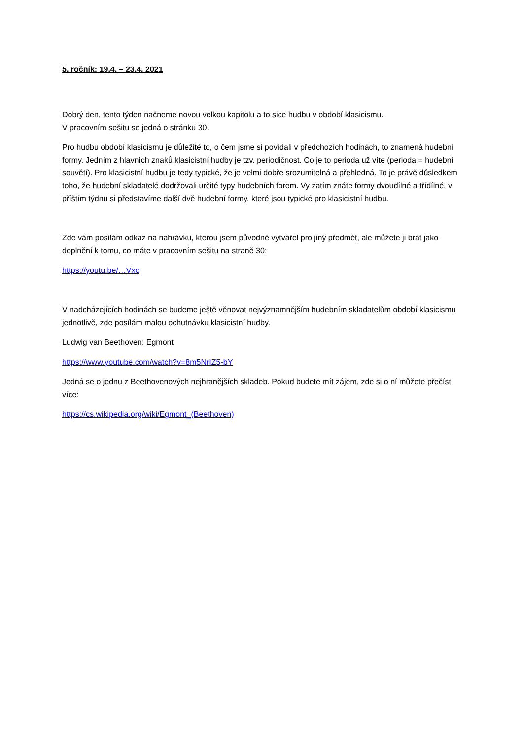5. ročník: 19.4. – 23.4. 2021
Dobrý den, tento týden načneme novou velkou kapitolu a to sice hudbu v období klasicismu.
V pracovním sešitu se jedná o stránku 30.
Pro hudbu období klasicismu je důležité to, o čem jsme si povídali v předchozích hodinách, to znamená hudební formy. Jedním z hlavních znaků klasicistní hudby je tzv. periodičnost. Co je to perioda už víte (perioda = hudební souvětí). Pro klasicistní hudbu je tedy typické, že je velmi dobře srozumitelná a přehledná. To je právě důsledkem toho, že hudební skladatelé dodržovali určité typy hudebních forem. Vy zatím znáte formy dvoudílné a třídílné, v příštím týdnu si představíme další dvě hudební formy, které jsou typické pro klasicistní hudbu.
Zde vám posílám odkaz na nahrávku, kterou jsem původně vytvářel pro jiný předmět, ale můžete ji brát jako doplnění k tomu, co máte v pracovním sešitu na straně 30:
https://youtu.be/…Vxc
V nadcházejících hodinách se budeme ještě věnovat nejvýznamnějším hudebním skladatelům období klasicismu jednotlivě, zde posílám malou ochutnávku klasicistní hudby.
Ludwig van Beethoven: Egmont
https://www.youtube.com/watch?v=8m5NrIZ5-bY
Jedná se o jednu z Beethovenových nejhranějších skladeb. Pokud budete mít zájem, zde si o ní můžete přečíst více:
https://cs.wikipedia.org/wiki/Egmont_(Beethoven)